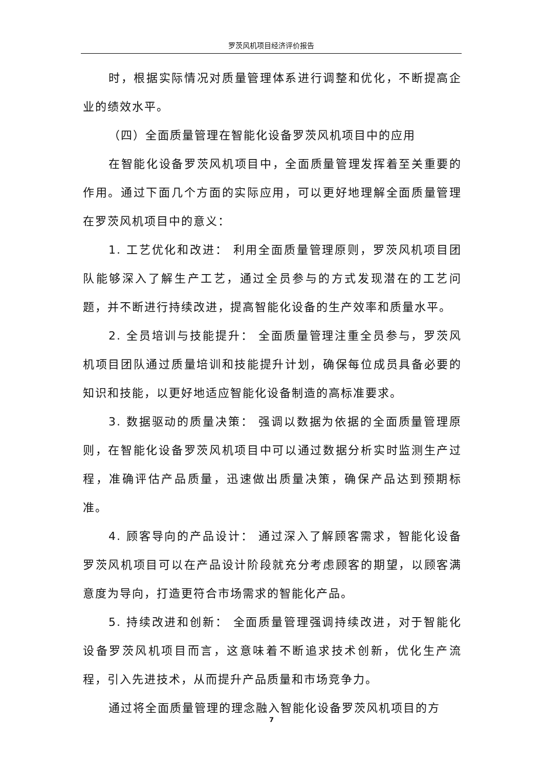罗茨风机项目经济评价报告
时，根据实际情况对质量管理体系进行调整和优化，不断提高企业的绩效水平。
（四）全面质量管理在智能化设备罗茨风机项目中的应用
在智能化设备罗茨风机项目中，全面质量管理发挥着至关重要的作用。通过下面几个方面的实际应用，可以更好地理解全面质量管理在罗茨风机项目中的意义：
1. 工艺优化和改进： 利用全面质量管理原则，罗茨风机项目团队能够深入了解生产工艺，通过全员参与的方式发现潜在的工艺问题，并不断进行持续改进，提高智能化设备的生产效率和质量水平。
2. 全员培训与技能提升： 全面质量管理注重全员参与，罗茨风机项目团队通过质量培训和技能提升计划，确保每位成员具备必要的知识和技能，以更好地适应智能化设备制造的高标准要求。
3. 数据驱动的质量决策： 强调以数据为依据的全面质量管理原则，在智能化设备罗茨风机项目中可以通过数据分析实时监测生产过程，准确评估产品质量，迅速做出质量决策，确保产品达到预期标准。
4. 顾客导向的产品设计： 通过深入了解顾客需求，智能化设备罗茨风机项目可以在产品设计阶段就充分考虑顾客的期望，以顾客满意度为导向，打造更符合市场需求的智能化产品。
5. 持续改进和创新： 全面质量管理强调持续改进，对于智能化设备罗茨风机项目而言，这意味着不断追求技术创新，优化生产流程，引入先进技术，从而提升产品质量和市场竞争力。
通过将全面质量管理的理念融入智能化设备罗茨风机项目的方
7